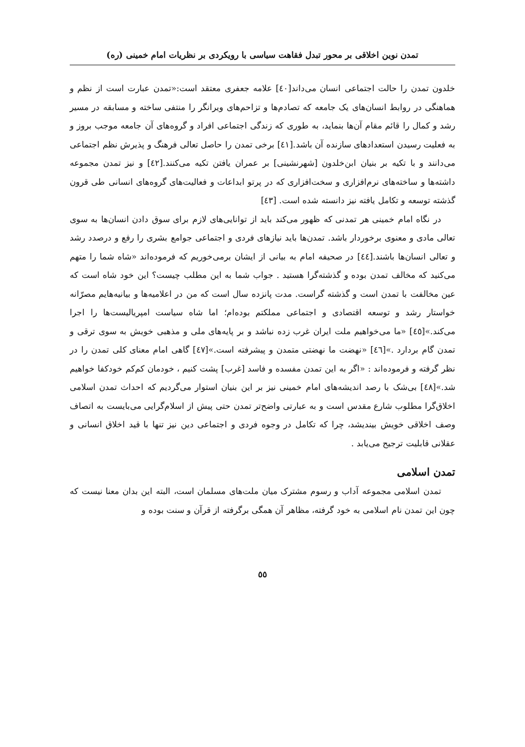تمدن نوین اخلاقی بر محور تبدل فقاهت سیاسی با رویکردی بر نظریات امام خمینی (ره)
خلدون تمدن را حالت اجتماعی انسان می‌داند[٤٠] علامه جعفری معتقد است:«تمدن عبارت است از نظم و هماهنگی در روابط انسان‌های یک جامعه که تصادم‌ها و تزاحم‌های ویرانگر را منتفی ساخته و مسابقه در مسیر رشد و کمال را قائم مقام آن‌ها بنماید، به طوری که زندگی اجتماعی افراد و گروه‌های آن جامعه موجب بروز و به فعلیت رسیدن استعدادهای سازنده آن باشد.[٤١] برخی تمدن را حاصل تعالی فرهنگ و پذیرش نظم اجتماعی می‌دانند و با تکیه بر بنیان ابن‌خلدون [شهرنشینی] بر عمران یافتن تکیه می‌کنند.[٤٢] و نیز تمدن مجموعه داشته‌ها و ساخته‌های نرم‌افزاری و سخت‌افزاری که در پرتو ابداعات و فعالیت‌های گروه‌های انسانی طی قرون گذشته توسعه و تکامل یافته نیز دانسته شده است. [٤٣]
در نگاه امام خمینی هر تمدنی که ظهور می‌کند باید از توانایی‌های لازم برای سوق دادن انسان‌ها به سوی تعالی مادی و معنوی برخوردار باشد. تمدن‌ها باید نیازهای فردی و اجتماعی جوامع بشری را رفع و درصدد رشد و تعالی انسان‌ها باشند.[٤٤] در صحیفه امام به بیانی از ایشان برمی‌خوریم که فرموده‌اند «شاه شما را متهم می‌کنید که مخالف تمدن بوده و گذشته‌گرا هستید . جواب شما به این مطلب چیست؟ این خود شاه است که عین مخالفت با تمدن است و گذشته گراست. مدت پانزده سال است که من در اعلامیه‌ها و بیانیه‌هایم مصرّانه خواستار رشد و توسعه اقتصادی و اجتماعی مملکتم بوده‌ام؛ اما شاه سیاست امپریالیست‌ها را اجرا می‌کند.»[٤٥] «ما می‌خواهیم ملت ایران غرب زده نباشد و بر پایه‌های ملی و مذهبی خویش به سوی ترقی و تمدن گام بردارد .»[٤٦] «نهضت ما نهضتی متمدن و پیشرفته است.»[٤٧] گاهی امام معنای کلی تمدن را در نظر گرفته و فرموده‌اند : «اگر به این تمدن مفسده و فاسد [غرب] پشت کنیم ، خودمان کم‌کم خودکفا خواهیم شد.»[٤٨] بی‌شک با رصد اندیشه‌های امام خمینی نیز بر این بنیان استوار می‌گردیم که احداث تمدن اسلامی اخلاق‌گرا مطلوب شارع مقدس است و به عبارتی واضح‌تر تمدن حتی پیش از اسلام‌گرایی می‌بایست به اتصاف وصف اخلاقی خویش بیندیشد، چرا که تکامل در وجوه فردی و اجتماعی دین نیز تنها با قید اخلاق انسانی و عقلانی قابلیت ترجیح می‌یابد .
تمدن اسلامی
تمدن اسلامی مجموعه آداب و رسوم مشترک میان ملت‌های مسلمان است، البته این بدان معنا نیست که چون این تمدن نام اسلامی به خود گرفته، مظاهر آن همگی برگرفته از قرآن و سنت بوده و
٥٥